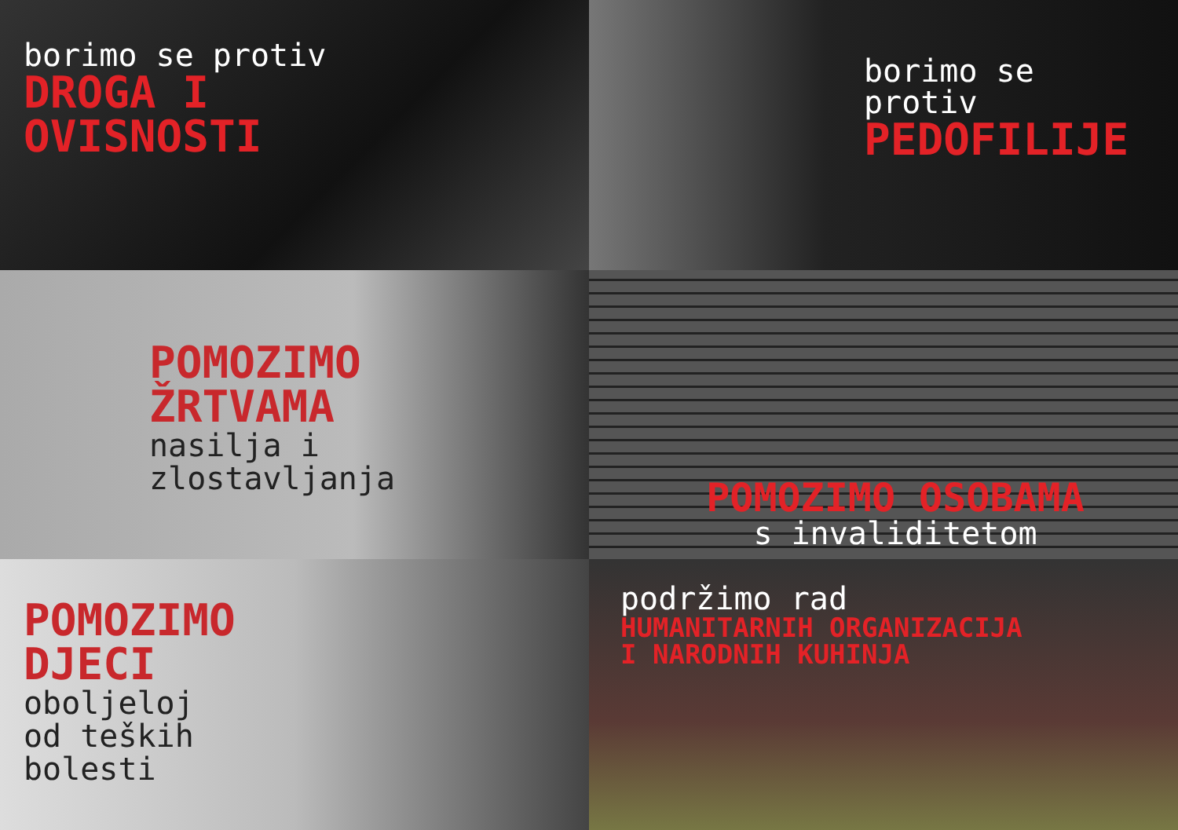borimo se protiv
DROGA I
OVISNOSTI
borimo se protiv
PEDOFILIJE
POMOZIMO
ŽRTVAMA
nasilja i
zlostavljanja
POMOZIMO OSOBAMA
s invaliditetom
POMOZIMO
DJECI
oboljeloj
od teških
bolesti
podržimo rad
HUMANITARNIH ORGANIZACIJA
I NARODNIH KUHINJA